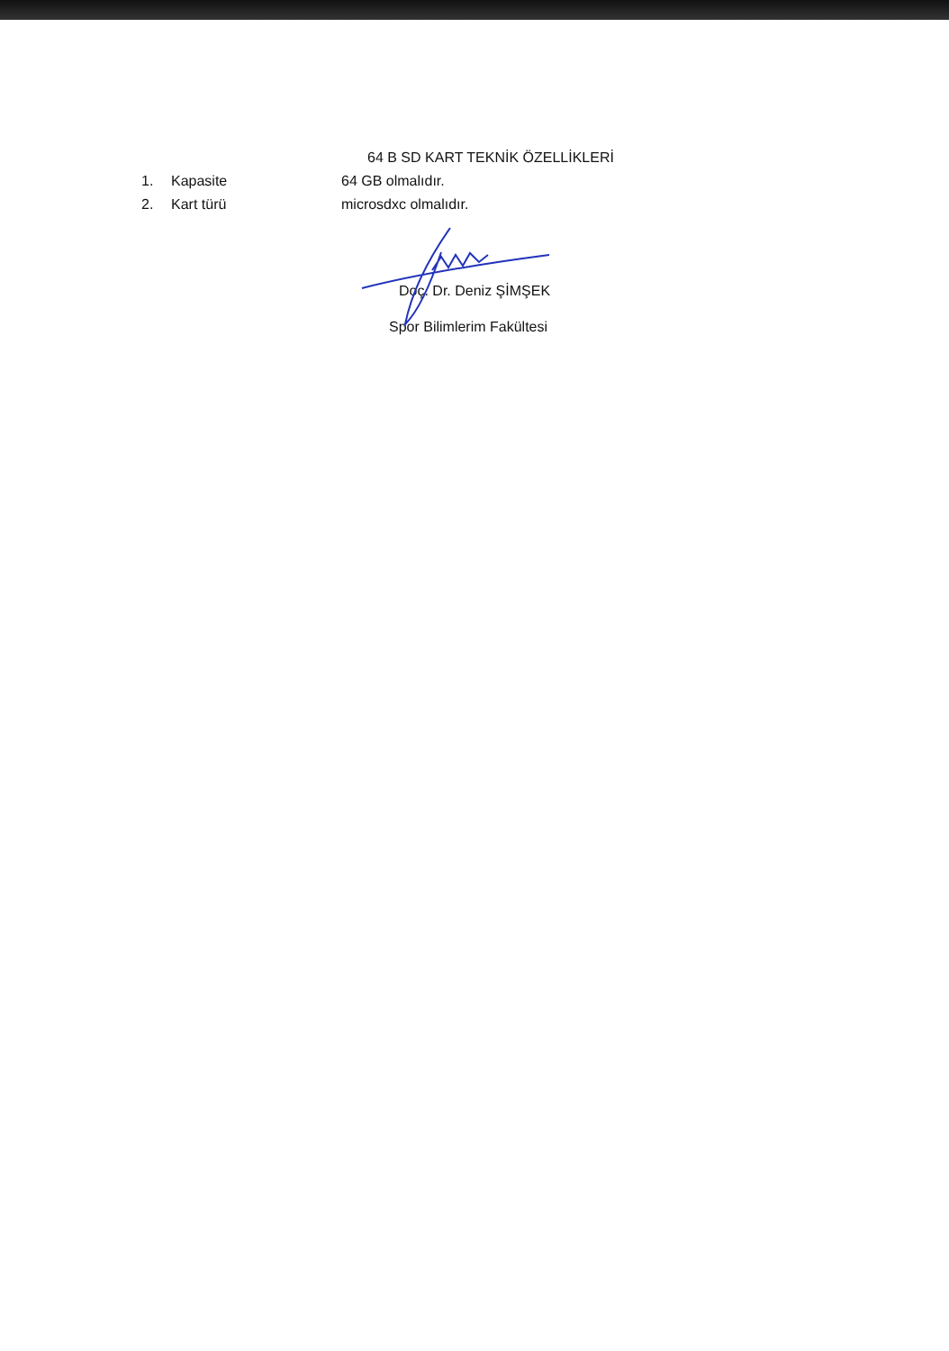64 B SD KART TEKNİK ÖZELLİKLERİ
1. Kapasite 64 GB olmalıdır.
2. Kart türü microsdxc olmalıdır.
Doç. Dr. Deniz ŞİMŞEK
Spor Bilimlerim Fakültesi